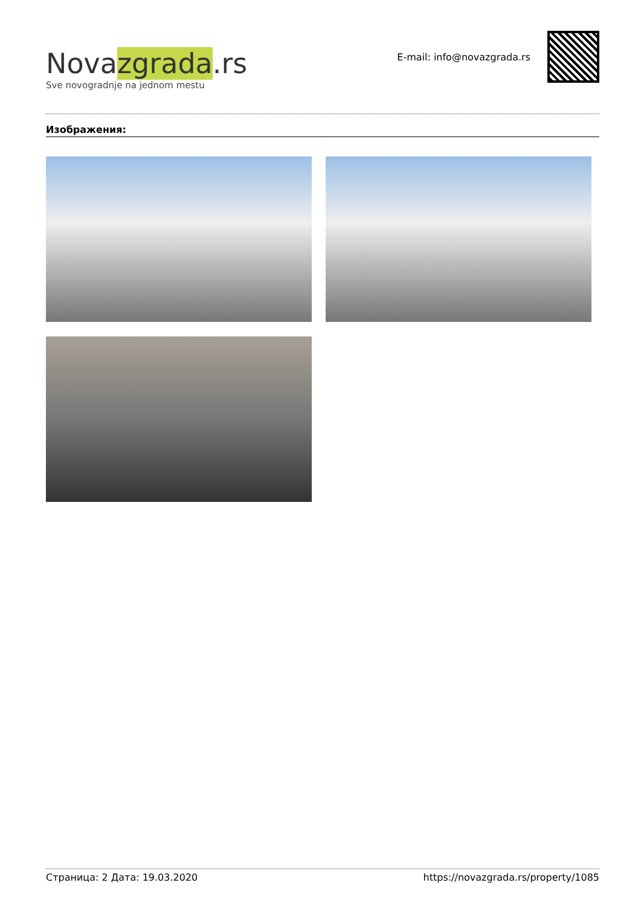Novazgrada.rs
Sve novogradnje na jednom mestu
E-mail: info@novazgrada.rs
Изображения:
Страница: 2 Дата: 19.03.2020 https://novazgrada.rs/property/1085